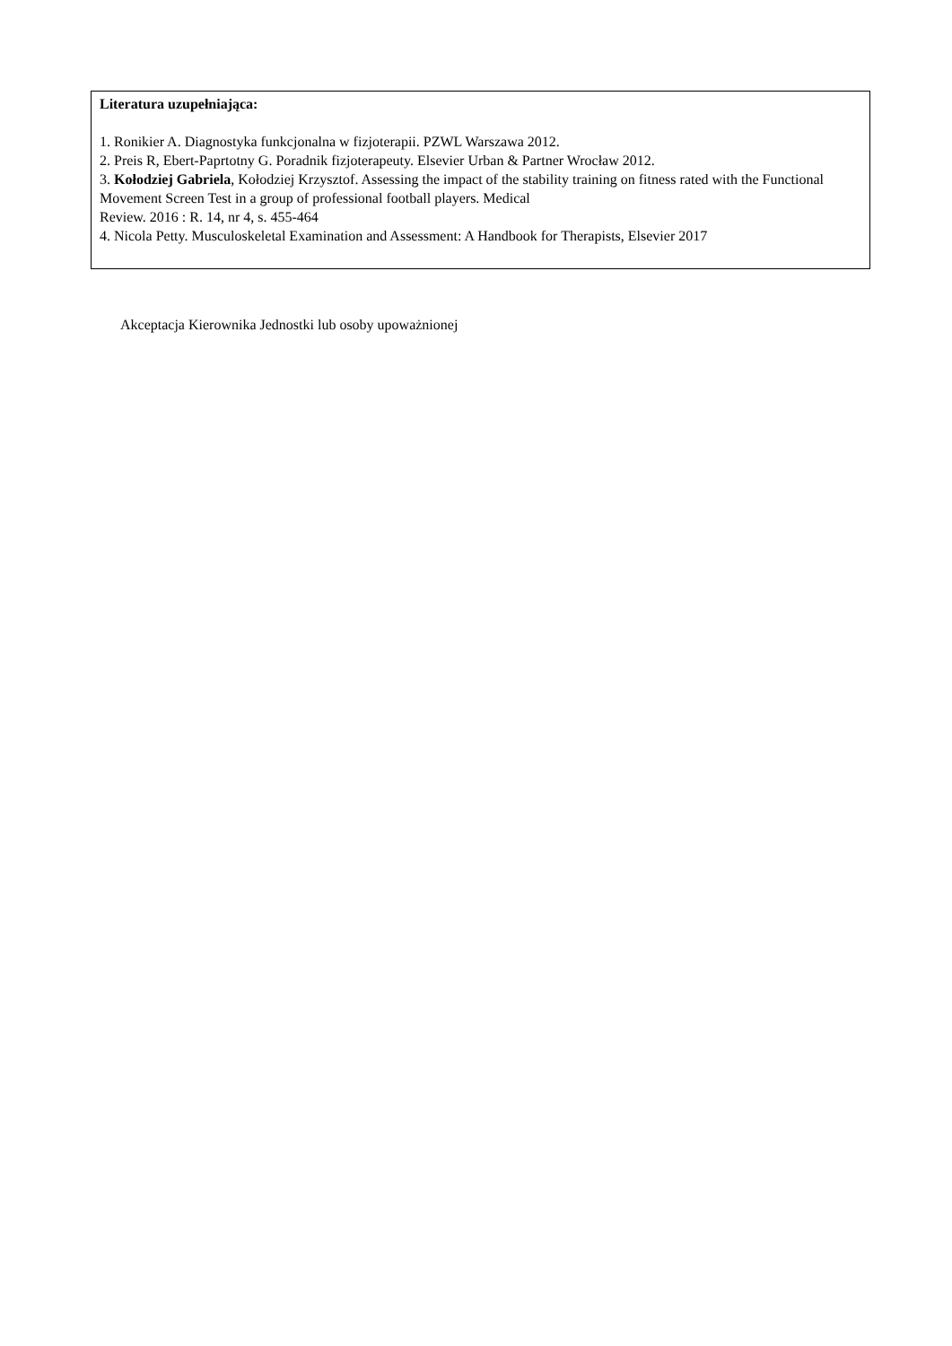Literatura uzupełniająca:
1. Ronikier A. Diagnostyka funkcjonalna w fizjoterapii. PZWL Warszawa 2012.
2. Preis R, Ebert-Paprtotny G. Poradnik fizjoterapeuty. Elsevier Urban & Partner Wrocław 2012.
3. Kołodziej Gabriela, Kołodziej Krzysztof. Assessing the impact of the stability training on fitness rated with the Functional Movement Screen Test in a group of professional football players. Medical
Review. 2016 : R. 14, nr 4, s. 455-464
4. Nicola Petty. Musculoskeletal Examination and Assessment: A Handbook for Therapists, Elsevier 2017
Akceptacja Kierownika Jednostki lub osoby upoważnionej